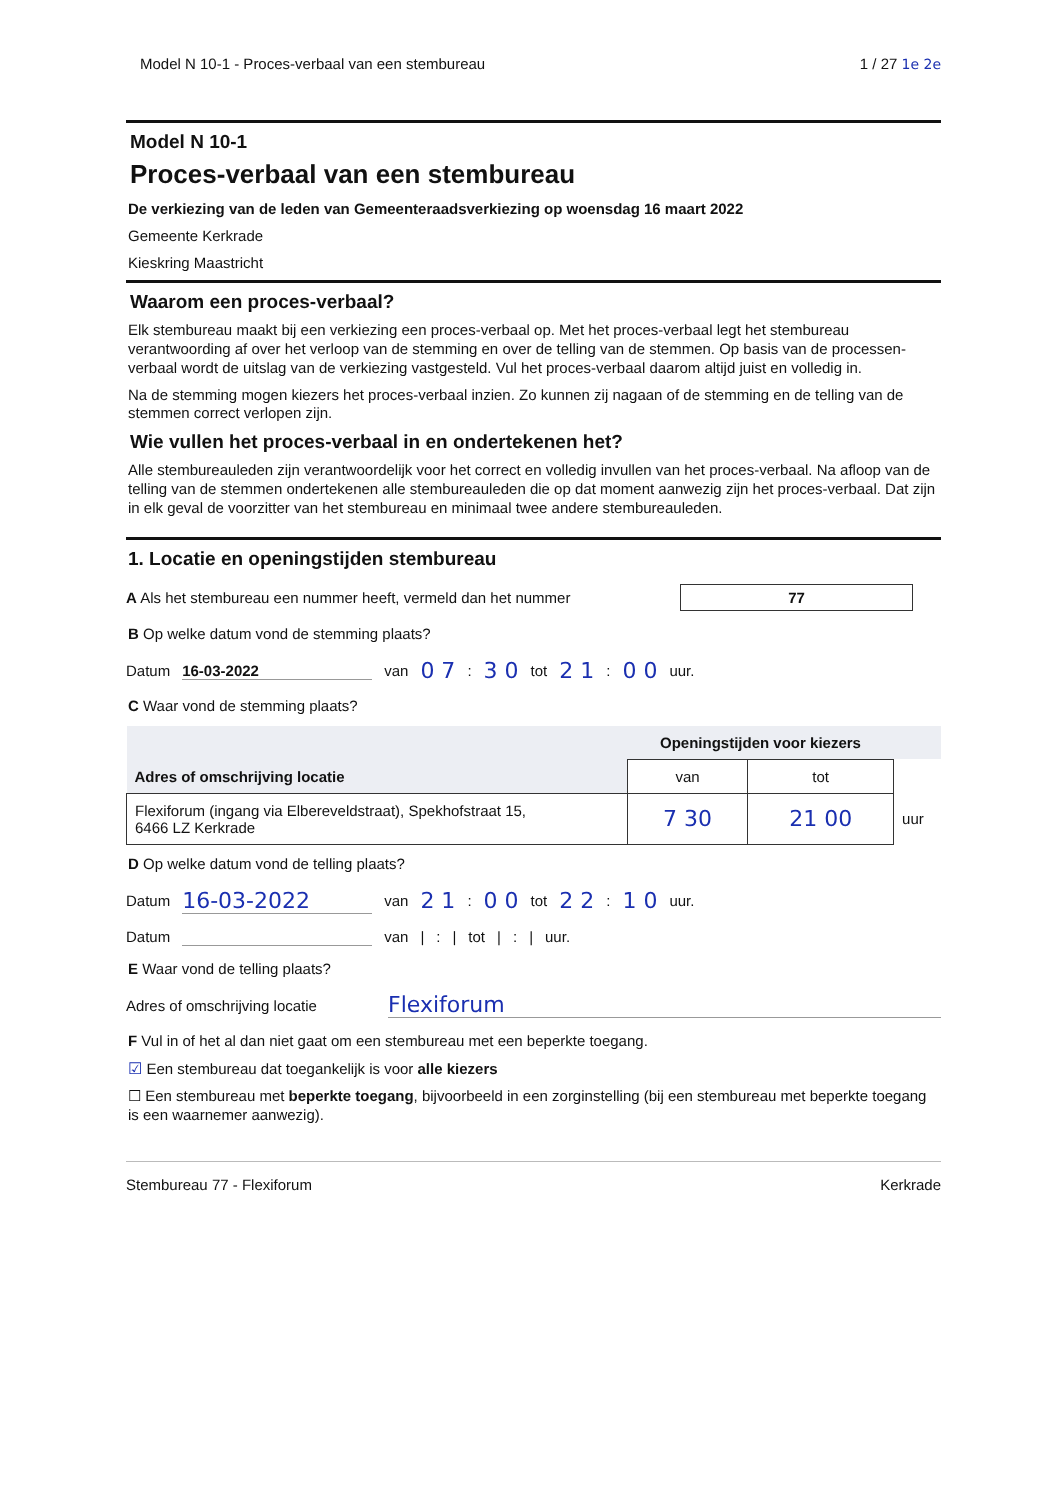Model N 10-1 - Proces-verbaal van een stembureau 1 / 27 1e 2e
Model N 10-1
Proces-verbaal van een stembureau
De verkiezing van de leden van Gemeenteraadsverkiezing op woensdag 16 maart 2022
Gemeente Kerkrade
Kieskring Maastricht
Waarom een proces-verbaal?
Elk stembureau maakt bij een verkiezing een proces-verbaal op. Met het proces-verbaal legt het stembureau verantwoording af over het verloop van de stemming en over de telling van de stemmen. Op basis van de processen-verbaal wordt de uitslag van de verkiezing vastgesteld. Vul het proces-verbaal daarom altijd juist en volledig in.
Na de stemming mogen kiezers het proces-verbaal inzien. Zo kunnen zij nagaan of de stemming en de telling van de stemmen correct verlopen zijn.
Wie vullen het proces-verbaal in en ondertekenen het?
Alle stembureauleden zijn verantwoordelijk voor het correct en volledig invullen van het proces-verbaal. Na afloop van de telling van de stemmen ondertekenen alle stembureauleden die op dat moment aanwezig zijn het proces-verbaal. Dat zijn in elk geval de voorzitter van het stembureau en minimaal twee andere stembureauleden.
1. Locatie en openingstijden stembureau
A Als het stembureau een nummer heeft, vermeld dan het nummer 77
B Op welke datum vond de stemming plaats?
Datum 16-03-2022 van 0 7: 3 0 tot 2 1: 0 0 uur.
C Waar vond de stemming plaats?
| Adres of omschrijving locatie | Openingstijden voor kiezers | | |
| | van | tot | |
| Flexiforum (ingang via Elbereveldstraat), Spekhofstraat 15, 6466 LZ Kerkrade | 7 30 | 21 00 | uur |
D Op welke datum vond de telling plaats?
Datum 16-03-2022 van 2 1: 0 0 tot 2 2: 1 0 uur.
Datum van |: | tot |: | uur.
E Waar vond de telling plaats?
Adres of omschrijving locatie Flexiforum
F Vul in of het al dan niet gaat om een stembureau met een beperkte toegang.
☑ Een stembureau dat toegankelijk is voor alle kiezers
☐ Een stembureau met beperkte toegang, bijvoorbeeld in een zorginstelling (bij een stembureau met beperkte toegang is een waarnemer aanwezig).
Stembureau 77 - Flexiforum Kerkrade